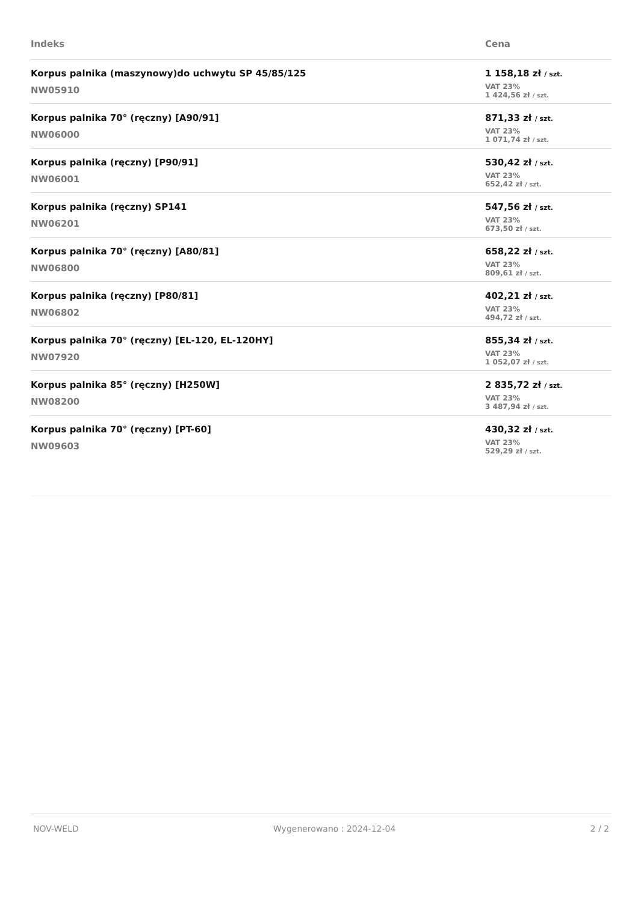| Indeks | Cena |
| --- | --- |
| Korpus palnika (maszynowy)do uchwytu SP 45/85/125 NW05910 | 1 158,18 zł / szt. VAT 23% 1 424,56 zł / szt. |
| Korpus palnika 70° (ręczny) [A90/91] NW06000 | 871,33 zł / szt. VAT 23% 1 071,74 zł / szt. |
| Korpus palnika (ręczny) [P90/91] NW06001 | 530,42 zł / szt. VAT 23% 652,42 zł / szt. |
| Korpus palnika (ręczny) SP141 NW06201 | 547,56 zł / szt. VAT 23% 673,50 zł / szt. |
| Korpus palnika 70° (ręczny) [A80/81] NW06800 | 658,22 zł / szt. VAT 23% 809,61 zł / szt. |
| Korpus palnika (ręczny) [P80/81] NW06802 | 402,21 zł / szt. VAT 23% 494,72 zł / szt. |
| Korpus palnika 70° (ręczny) [EL-120, EL-120HY] NW07920 | 855,34 zł / szt. VAT 23% 1 052,07 zł / szt. |
| Korpus palnika 85° (ręczny) [H250W] NW08200 | 2 835,72 zł / szt. VAT 23% 3 487,94 zł / szt. |
| Korpus palnika 70° (ręczny) [PT-60] NW09603 | 430,32 zł / szt. VAT 23% 529,29 zł / szt. |
NOV-WELD Wygenerowano : 2024-12-04 2 / 2